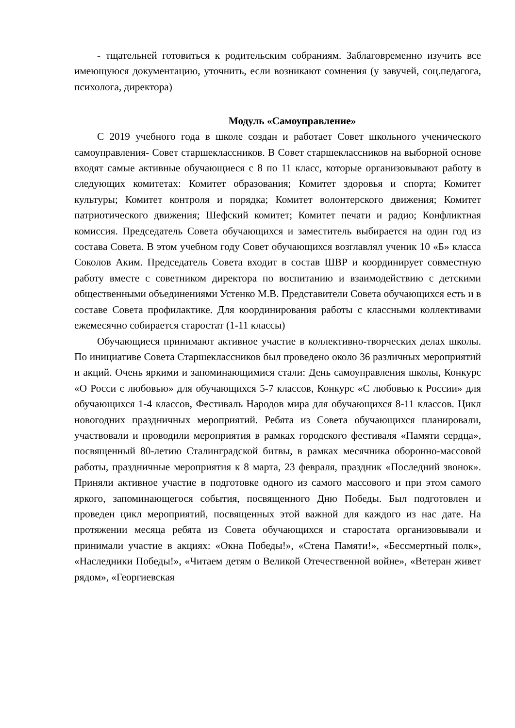- тщательней готовиться к родительским собраниям. Заблаговременно изучить все имеющуюся документацию, уточнить, если возникают сомнения (у завучей, соц.педагога, психолога, директора)
Модуль «Самоуправление»
С 2019 учебного года в школе создан и работает Совет школьного ученического самоуправления- Совет старшеклассников. В Совет старшеклассников на выборной основе входят самые активные обучающиеся с 8 по 11 класс, которые организовывают работу в следующих комитетах: Комитет образования; Комитет здоровья и спорта; Комитет культуры; Комитет контроля и порядка; Комитет волонтерского движения; Комитет патриотического движения; Шефский комитет; Комитет печати и радио; Конфликтная комиссия. Председатель Совета обучающихся и заместитель выбирается на один год из состава Совета. В этом учебном году Совет обучающихся возглавлял ученик 10 «Б» класса Соколов Аким. Председатель Совета входит в состав ШВР и координирует совместную работу вместе с советником директора по воспитанию и взаимодействию с детскими общественными объединениями Устенко М.В. Представители Совета обучающихся есть и в составе Совета профилактике. Для координирования работы с классными коллективами ежемесячно собирается старостат (1-11 классы)
Обучающиеся принимают активное участие в коллективно-творческих делах школы. По инициативе Совета Старшеклассников был проведено около 36 различных мероприятий и акций. Очень яркими и запоминающимися стали: День самоуправления школы, Конкурс «О Росси с любовью» для обучающихся 5-7 классов, Конкурс «С любовью к России» для обучающихся 1-4 классов, Фестиваль Народов мира для обучающихся 8-11 классов. Цикл новогодних праздничных мероприятий. Ребята из Совета обучающихся планировали, участвовали и проводили мероприятия в рамках городского фестиваля «Памяти сердца», посвященный 80-летию Сталинградской битвы, в рамках месячника оборонно-массовой работы, праздничные мероприятия к 8 марта, 23 февраля, праздник «Последний звонок». Приняли активное участие в подготовке одного из самого массового и при этом самого яркого, запоминающегося события, посвященного Дню Победы. Был подготовлен и проведен цикл мероприятий, посвященных этой важной для каждого из нас дате. На протяжении месяца ребята из Совета обучающихся и старостата организовывали и принимали участие в акциях: «Окна Победы!», «Стена Памяти!», «Бессмертный полк», «Наследники Победы!», «Читаем детям о Великой Отечественной войне», «Ветеран живет рядом», «Георгиевская